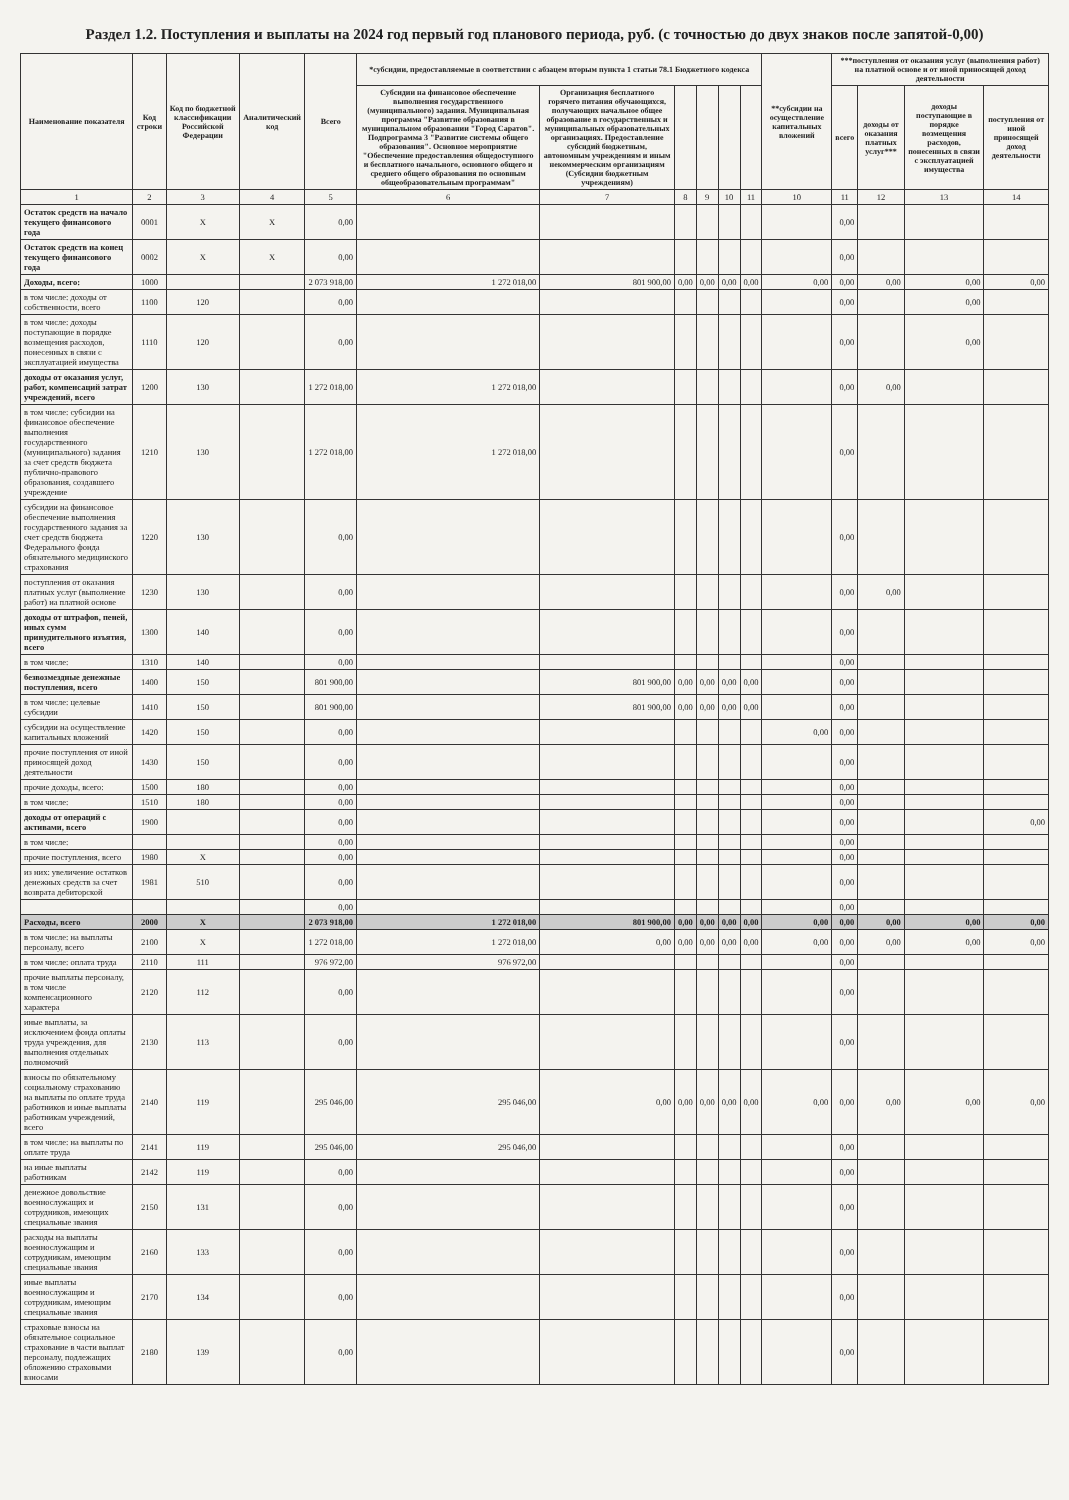Раздел 1.2. Поступления и выплаты на 2024 год первый год планового периода, руб. (с точностью до двух знаков после запятой-0,00)
| Наименование показателя | Код строки | Код по бюджетной классификации Российской Федерации | Аналитический код | Всего | *субсидии, предоставляемые в соответствии с абзацем вторым пункта 1 статьи 78.1 Бюджетного кодекса | | | | | | **субсидии на осуществление капитальных вложений | ***поступления от оказания услуг (выполнения работ) на платной основе и от иной приносящей доход деятельности | | | |
| --- | --- | --- | --- | --- | --- | --- | --- | --- | --- | --- | --- | --- | --- | --- | --- |
| | | | | | Субсидии на финансовое обеспечение выполнения государственного (муниципального) задания. Муниципальная программа "Развитие образования в муниципальном образовании "Город Саратов". Подпрограмма 3 "Развитие системы общего образования". Основное мероприятие "Обеспечение предоставления общедоступного и бесплатного начального, основного общего и среднего общего образования по основным общеобразовательным программам" | Организация бесплатного горячего питания обучающихся, получающих начальное общее образование в государственных и муниципальных образовательных организациях. Предоставление субсидий бюджетным, автономным учреждениям и иным некоммерческим организациям (Субсидии бюджетным учреждениям) | | | | | | всего | доходы от оказания платных услуг*** | доходы поступающие в порядке возмещения расходов, понесенных в связи с эксплуатацией имущества | поступления от иной приносящей доход деятельности |
| 1 | 2 | 3 | 4 | 5 | 6 | 7 | 8 | 9 | 10 | 11 | 10 | 11 | 12 | 13 | 14 |
| Остаток средств на начало текущего финансового года | 0001 | X | X | 0,00 | | | | | | | | 0,00 | | | |
| Остаток средств на конец текущего финансового года | 0002 | X | X | 0,00 | | | | | | | | 0,00 | | | |
| Доходы, всего: | 1000 | | | 2 073 918,00 | 1 272 018,00 | 801 900,00 | 0,00 | 0,00 | 0,00 | 0,00 | 0,00 | 0,00 | 0,00 | 0,00 | 0,00 |
| в том числе: доходы от собственности, всего | 1100 | 120 | | 0,00 | | | | | | | | 0,00 | | 0,00 | |
| в том числе: доходы поступающие в порядке возмещения расходов, понесенных в связи с эксплуатацией имущества | 1110 | 120 | | 0,00 | | | | | | | | 0,00 | | 0,00 | |
| доходы от оказания услуг, работ, компенсаций затрат учреждений, всего | 1200 | 130 | | 1 272 018,00 | 1 272 018,00 | | | | | | | 0,00 | 0,00 | | |
| в том числе: субсидии на финансовое обеспечение выполнения государственного (муниципального) задания за счет средств бюджета публично-правового образования, создавшего учреждение | 1210 | 130 | | 1 272 018,00 | 1 272 018,00 | | | | | | | 0,00 | | | |
| субсидии на финансовое обеспечение выполнения государственного задания за счет средств бюджета Федерального фонда обязательного медицинского страхования | 1220 | 130 | | 0,00 | | | | | | | | 0,00 | | | |
| поступления от оказания платных услуг (выполнение работ) на платной основе | 1230 | 130 | | 0,00 | | | | | | | | 0,00 | 0,00 | | |
| доходы от штрафов, пеней, иных сумм принудительного изъятия, всего | 1300 | 140 | | 0,00 | | | | | | | | 0,00 | | | |
| в том числе: | 1310 | 140 | | 0,00 | | | | | | | | 0,00 | | | |
| безвозмездные денежные поступления, всего | 1400 | 150 | | 801 900,00 | | 801 900,00 | 0,00 | 0,00 | 0,00 | 0,00 | | 0,00 | | | |
| в том числе: целевые субсидии | 1410 | 150 | | 801 900,00 | | 801 900,00 | 0,00 | 0,00 | 0,00 | 0,00 | | 0,00 | | | |
| субсидии на осуществление капитальных вложений | 1420 | 150 | | 0,00 | | | | | | | 0,00 | 0,00 | | | |
| прочие поступления от иной приносящей доход деятельности | 1430 | 150 | | 0,00 | | | | | | | | 0,00 | | | |
| прочие доходы, всего: | 1500 | 180 | | 0,00 | | | | | | | | 0,00 | | | |
| в том числе: | 1510 | 180 | | 0,00 | | | | | | | | 0,00 | | | |
| доходы от операций с активами, всего | 1900 | | | 0,00 | | | | | | | | 0,00 | | | 0,00 |
| в том числе: | | | | 0,00 | | | | | | | | 0,00 | | | |
| прочие поступления, всего | 1980 | X | | 0,00 | | | | | | | | 0,00 | | | |
| из них: увеличение остатков денежных средств за счет возврата дебиторской | 1981 | 510 | | 0,00 | | | | | | | | 0,00 | | | |
| | | | | 0,00 | | | | | | | | 0,00 | | | |
| Расходы, всего | 2000 | X | | 2 073 918,00 | 1 272 018,00 | 801 900,00 | 0,00 | 0,00 | 0,00 | 0,00 | 0,00 | 0,00 | 0,00 | 0,00 | 0,00 |
| в том числе: на выплаты персоналу, всего | 2100 | X | | 1 272 018,00 | 1 272 018,00 | 0,00 | 0,00 | 0,00 | 0,00 | 0,00 | 0,00 | 0,00 | 0,00 | 0,00 | 0,00 |
| в том числе: оплата труда | 2110 | 111 | | 976 972,00 | 976 972,00 | | | | | | | 0,00 | | | |
| прочие выплаты персоналу, в том числе компенсационного характера | 2120 | 112 | | 0,00 | | | | | | | | 0,00 | | | |
| иные выплаты, за исключением фонда оплаты труда учреждения, для выполнения отдельных полномочий | 2130 | 113 | | 0,00 | | | | | | | | 0,00 | | | |
| взносы по обязательному социальному страхованию на выплаты по оплате труда работников и иные выплаты работникам учреждений, всего | 2140 | 119 | | 295 046,00 | 295 046,00 | 0,00 | 0,00 | 0,00 | 0,00 | 0,00 | 0,00 | 0,00 | 0,00 | 0,00 | 0,00 |
| в том числе: на выплаты по оплате труда | 2141 | 119 | | 295 046,00 | 295 046,00 | | | | | | | 0,00 | | | |
| на иные выплаты работникам | 2142 | 119 | | 0,00 | | | | | | | | 0,00 | | | |
| денежное довольствие военнослужащих и сотрудников, имеющих специальные звания | 2150 | 131 | | 0,00 | | | | | | | | 0,00 | | | |
| расходы на выплаты военнослужащим и сотрудникам, имеющим специальные звания | 2160 | 133 | | 0,00 | | | | | | | | 0,00 | | | |
| иные выплаты военнослужащим и сотрудникам, имеющим специальные звания | 2170 | 134 | | 0,00 | | | | | | | | 0,00 | | | |
| страховые взносы на обязательное социальное страхование в части выплат персоналу, подлежащих обложению страховыми взносами | 2180 | 139 | | 0,00 | | | | | | | | 0,00 | | | |